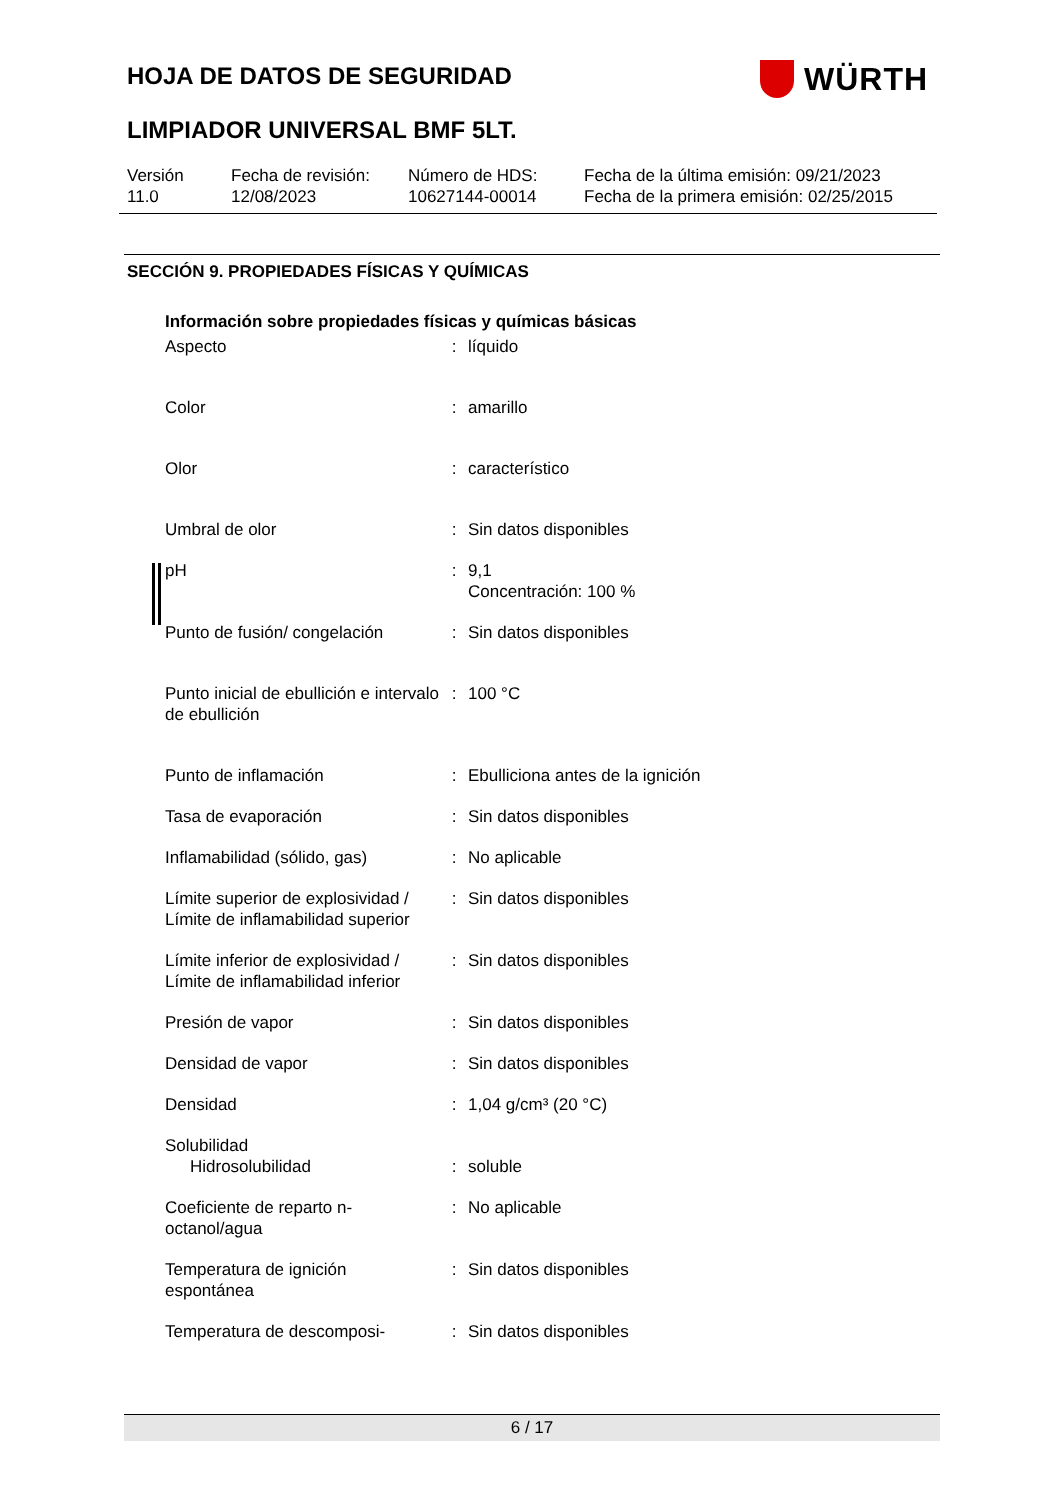HOJA DE DATOS DE SEGURIDAD WÜRTH
LIMPIADOR UNIVERSAL BMF 5LT.
| Versión 11.0 | Fecha de revisión: 12/08/2023 | Número de HDS: 10627144-00014 | Fecha de la última emisión: 09/21/2023 Fecha de la primera emisión: 02/25/2015 |
SECCIÓN 9. PROPIEDADES FÍSICAS Y QUÍMICAS
Información sobre propiedades físicas y químicas básicas
| Aspecto | : | líquido |
| Color | : | amarillo |
| Olor | : | característico |
| Umbral de olor | : | Sin datos disponibles |
| pH | : | 9,1 Concentración: 100 % |
| Punto de fusión/ congelación | : | Sin datos disponibles |
| Punto inicial de ebullición e intervalo de ebullición | : | 100 °C |
| Punto de inflamación | : | Ebulliciona antes de la ignición |
| Tasa de evaporación | : | Sin datos disponibles |
| Inflamabilidad (sólido, gas) | : | No aplicable |
| Límite superior de explosividad / Límite de inflamabilidad superior | : | Sin datos disponibles |
| Límite inferior de explosividad / Límite de inflamabilidad inferior | : | Sin datos disponibles |
| Presión de vapor | : | Sin datos disponibles |
| Densidad de vapor | : | Sin datos disponibles |
| Densidad | : | 1,04 g/cm³ (20 °C) |
| Solubilidad | | |
| Hidrosolubilidad | : | soluble |
| Coeficiente de reparto n-octanol/agua | : | No aplicable |
| Temperatura de ignición espontánea | : | Sin datos disponibles |
| Temperatura de descomposi- | : | Sin datos disponibles |
6 / 17